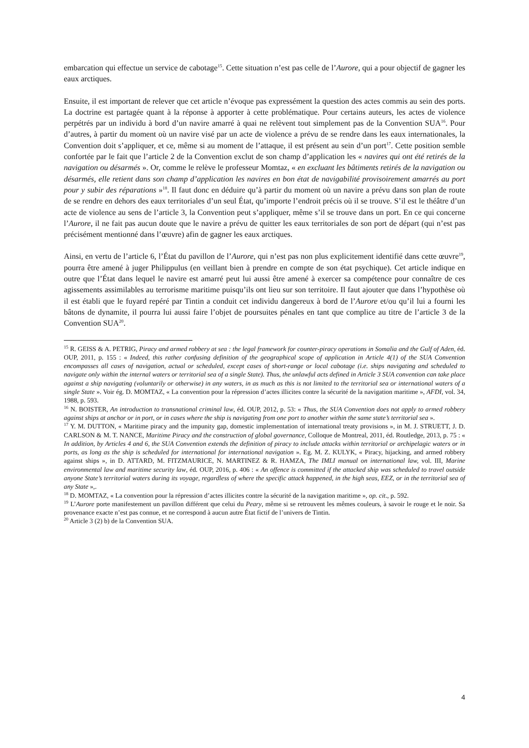embarcation qui effectue un service de cabotage<sup>15</sup>. Cette situation n’est pas celle de l’Aurore, qui a pour objectif de gagner les eaux arctiques.
Ensuite, il est important de relever que cet article n’évoque pas expressément la question des actes commis au sein des ports. La doctrine est partagée quant à la réponse à apporter à cette problématique. Pour certains auteurs, les actes de violence perpétrés par un individu à bord d’un navire amarré à quai ne relèvent tout simplement pas de la Convention SUA<sup>16</sup>. Pour d’autres, à partir du moment où un navire visé par un acte de violence a prévu de se rendre dans les eaux internationales, la Convention doit s’appliquer, et ce, même si au moment de l’attaque, il est présent au sein d’un port<sup>17</sup>. Cette position semble confortée par le fait que l’article 2 de la Convention exclut de son champ d’application les « navires qui ont été retirés de la navigation ou désarmés ». Or, comme le relève le professeur Momtaz, « en excluant les bâtiments retirés de la navigation ou désarmés, elle retient dans son champ d’application les navires en bon état de navigabilité provisoirement amarrés au port pour y subir des réparations »<sup>18</sup>. Il faut donc en déduire qu’à partir du moment où un navire a prévu dans son plan de route de se rendre en dehors des eaux territoriales d’un seul État, qu’importe l’endroit précis où il se trouve. S’il est le théâtre d’un acte de violence au sens de l’article 3, la Convention peut s’appliquer, même s’il se trouve dans un port. En ce qui concerne l’Aurore, il ne fait pas aucun doute que le navire a prévu de quitter les eaux territoriales de son port de départ (qui n’est pas précisément mentionné dans l’œuvre) afin de gagner les eaux arctiques.
Ainsi, en vertu de l’article 6, l’État du pavillon de l’Aurore, qui n’est pas non plus explicitement identifié dans cette œuvre<sup>19</sup>, pourra être amené à juger Philippulus (en veillant bien à prendre en compte de son état psychique). Cet article indique en outre que l’État dans lequel le navire est amarré peut lui aussi être amené à exercer sa compétence pour connaître de ces agissements assimilables au terrorisme maritime puisqu’ils ont lieu sur son territoire. Il faut ajouter que dans l’hypothèse où il est établi que le fuyard repéré par Tintin a conduit cet individu dangereux à bord de l’Aurore et/ou qu’il lui a fourni les bâtons de dynamite, il pourra lui aussi faire l’objet de poursuites pénales en tant que complice au titre de l’article 3 de la Convention SUA<sup>20</sup>.
<sup>15</sup> R. GEISS & A. PETRIG, Piracy and armed robbery at sea : the legal framework for counter-piracy operations in Somalia and the Gulf of Aden, éd. OUP, 2011, p. 155 : « Indeed, this rather confusing definition of the geographical scope of application in Article 4(1) of the SUA Convention encompasses all cases of navigation, actual or scheduled, except cases of short-range or local cabotage (i.e. ships navigating and scheduled to navigate only within the internal waters or territorial sea of a single State). Thus, the unlawful acts defined in Article 3 SUA convention can take place against a ship navigating (voluntarily or otherwise) in any waters, in as much as this is not limited to the territorial sea or international waters of a single State ». Voir ég. D. MOMTAZ, « La convention pour la répression d’actes illicites contre la sécurité de la navigation maritime », AFDI, vol. 34, 1988, p. 593.
<sup>16</sup> N. BOISTER, An introduction to transnational criminal law, éd. OUP, 2012, p. 53: « Thus, the SUA Convention does not apply to armed robbery against ships at anchor or in port, or in cases where the ship is navigating from one port to another within the same state’s territorial sea ».
<sup>17</sup> Y. M. DUTTON, « Maritime piracy and the impunity gap, domestic implementation of international treaty provisions », in M. J. STRUETT, J. D. CARLSON & M. T. NANCE, Maritime Piracy and the construction of global governance, Colloque de Montreal, 2011, éd. Routledge, 2013, p. 75 : « In addition, by Articles 4 and 6, the SUA Convention extends the definition of piracy to include attacks within territorial or archipelagic waters or in ports, as long as the ship is scheduled for international for international navigation ». Eg. M. Z. KULYK, « Piracy, hijacking, and armed robbery against ships », in D. ATTARD, M. FITZMAURICE, N. MARTINEZ & R. HAMZA, The IMLI manual on international law, vol. III, Marine environmental law and maritime security law, éd. OUP, 2016, p. 406 : « An offence is committed if the attacked ship was scheduled to travel outside anyone State’s territorial waters during its voyage, regardless of where the specific attack happened, in the high seas, EEZ, or in the territorial sea of any State »,.
<sup>18</sup> D. MOMTAZ, « La convention pour la répression d’actes illicites contre la sécurité de la navigation maritime », op. cit., p. 592.
<sup>19</sup> L’Aurore porte manifestement un pavillon différent que celui du Peary, même si se retrouvent les mêmes couleurs, à savoir le rouge et le noir. Sa provenance exacte n’est pas connue, et ne correspond à aucun autre État fictif de l’univers de Tintin.
<sup>20</sup> Article 3 (2) b) de la Convention SUA.
4